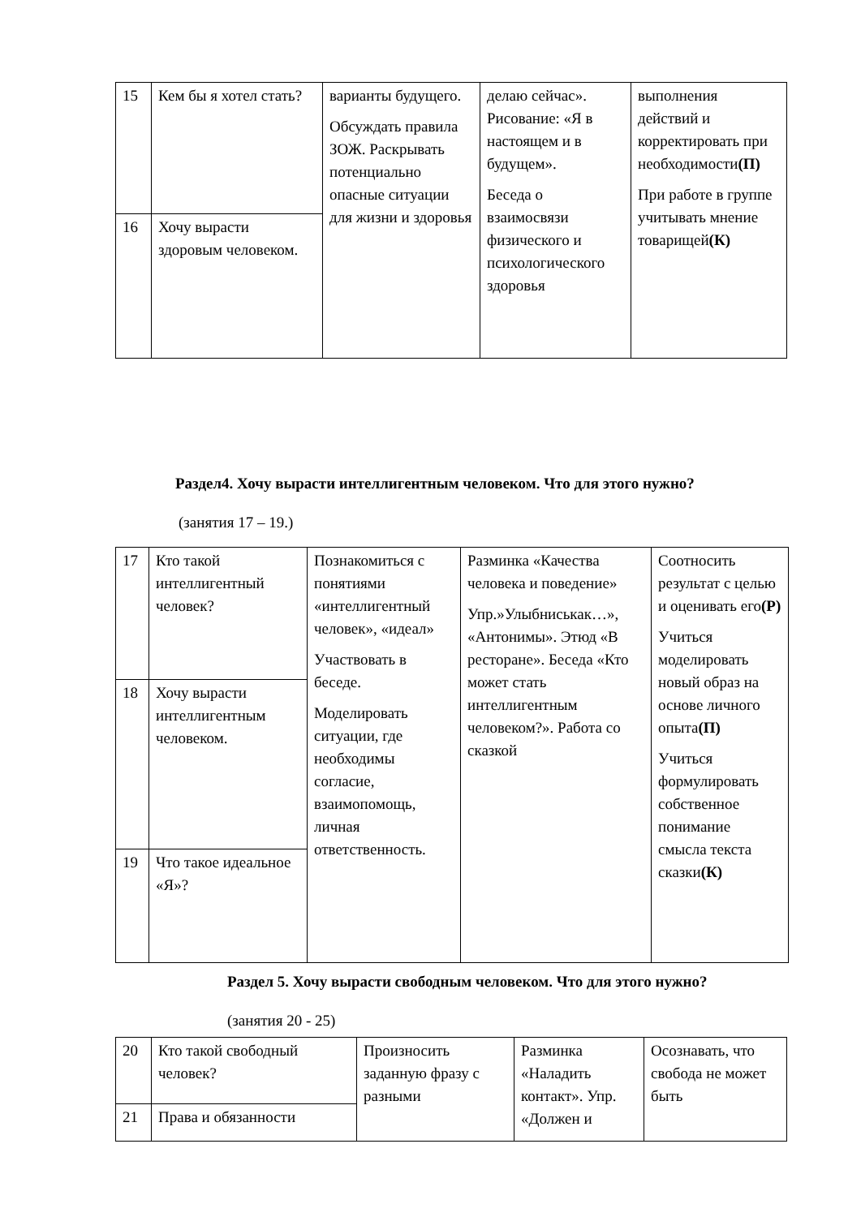| 15 | Кем бы я хотел стать? | варианты будущего. Обсуждать правила ЗОЖ. Раскрывать потенциально опасные ситуации для жизни и здоровья | делаю сейчас». Рисование: «Я в настоящем и в будущем». Беседа о взаимосвязи физического и психологического здоровья | выполнения действий и корректировать при необходимости (П) При работе в группе учитывать мнение товарищей (К) |
| 16 | Хочу вырасти здоровым человеком. | | | |
Раздел4. Хочу вырасти интеллигентным человеком. Что для этого нужно?
(занятия 17 – 19.)
| 17 | Кто такой интеллигентный человек? | Познакомиться с понятиями «интеллигентный человек», «идеал» Участвовать в беседе. Моделировать ситуации, где необходимы согласие, взаимопомощь, личная ответственность. | Разминка «Качества человека и поведение» Упр.»Улыбниськак…», «Антонимы». Этюд «В ресторане». Беседа «Кто может стать интеллигентным человеком?». Работа со сказкой | Соотносить результат с целью и оценивать его (Р) Учиться моделировать новый образ на основе личного опыта (П) Учиться формулировать собственное понимание смысла текста сказки (К) |
| 18 | Хочу вырасти интеллигентным человеком. | | | |
| 19 | Что такое идеальное «Я»? | | | |
Раздел 5. Хочу вырасти свободным человеком. Что для этого нужно?
(занятия 20 - 25)
| 20 | Кто такой свободный человек? | Произносить заданную фразу с разными | Разминка «Наладить контакт». Упр. «Должен и | Осознавать, что свобода не может быть |
| 21 | Права и обязанности | | | |